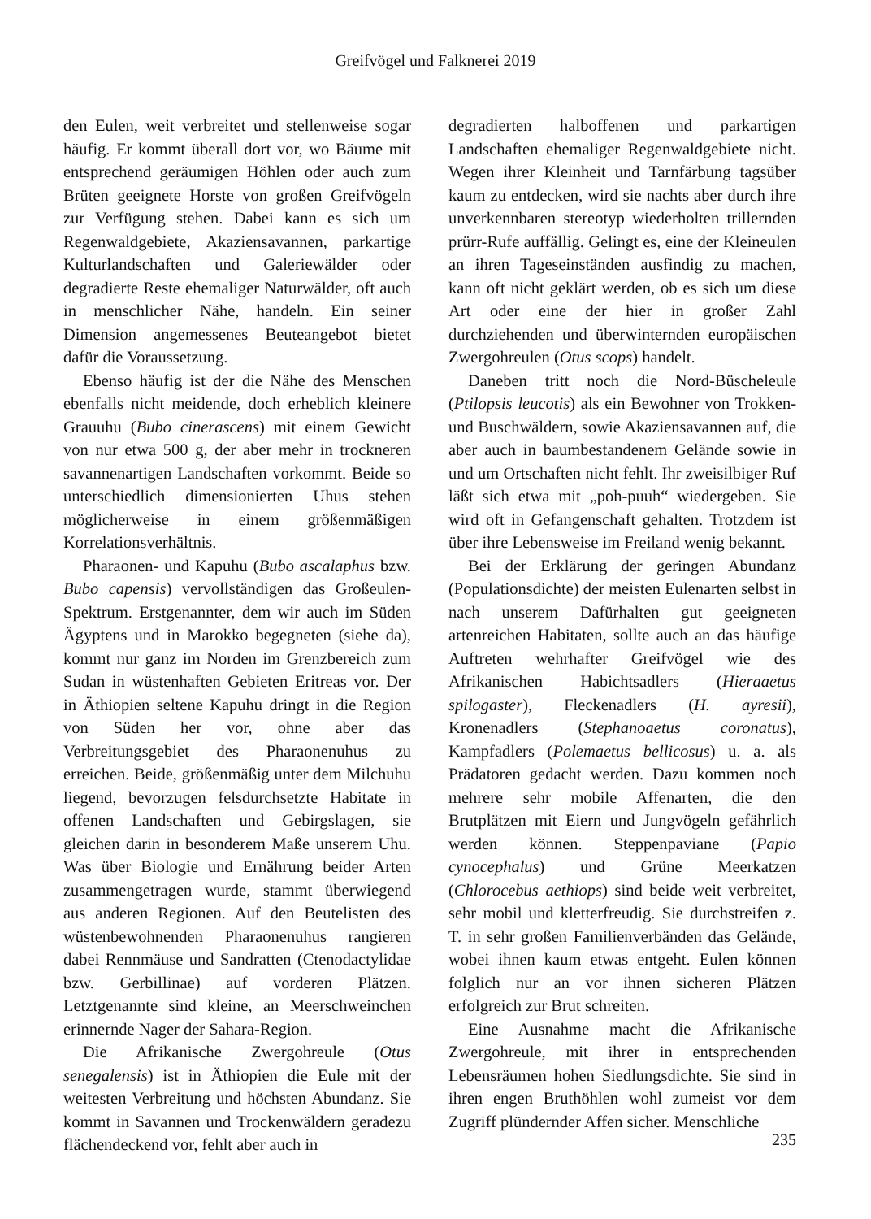Greifvögel und Falknerei 2019
den Eulen, weit verbreitet und stellenweise sogar häufig. Er kommt überall dort vor, wo Bäume mit entsprechend geräumigen Höhlen oder auch zum Brüten geeignete Horste von großen Greifvögeln zur Verfügung stehen. Dabei kann es sich um Regenwaldgebiete, Akaziensavannen, parkartige Kulturlandschaften und Galeriewälder oder degradierte Reste ehemaliger Naturwälder, oft auch in menschlicher Nähe, handeln. Ein seiner Dimension angemessenes Beuteangebot bietet dafür die Voraussetzung.
Ebenso häufig ist der die Nähe des Menschen ebenfalls nicht meidende, doch erheblich kleinere Grauuhu (Bubo cinerascens) mit einem Gewicht von nur etwa 500 g, der aber mehr in trockneren savannenartigen Landschaften vorkommt. Beide so unterschiedlich dimensionierten Uhus stehen möglicherweise in einem größenmäßigen Korrelationsverhältnis.
Pharaonen- und Kapuhu (Bubo ascalaphus bzw. Bubo capensis) vervollständigen das Großeulen-Spektrum. Erstgenannter, dem wir auch im Süden Ägyptens und in Marokko begegneten (siehe da), kommt nur ganz im Norden im Grenzbereich zum Sudan in wüstenhaften Gebieten Eritreas vor. Der in Äthiopien seltene Kapuhu dringt in die Region von Süden her vor, ohne aber das Verbreitungsgebiet des Pharaonenuhus zu erreichen. Beide, größenmäßig unter dem Milchuhu liegend, bevorzugen felsdurchsetzte Habitate in offenen Landschaften und Gebirgslagen, sie gleichen darin in besonderem Maße unserem Uhu. Was über Biologie und Ernährung beider Arten zusammengetragen wurde, stammt überwiegend aus anderen Regionen. Auf den Beutelisten des wüstenbewohnenden Pharaonenuhus rangieren dabei Rennmäuse und Sandratten (Ctenodactylidae bzw. Gerbillinae) auf vorderen Plätzen. Letztgenannte sind kleine, an Meerschweinchen erinnernde Nager der Sahara-Region.
Die Afrikanische Zwergohreule (Otus senegalensis) ist in Äthiopien die Eule mit der weitesten Verbreitung und höchsten Abundanz. Sie kommt in Savannen und Trockenwäldern geradezu flächendeckend vor, fehlt aber auch in
degradierten halboffenen und parkartigen Landschaften ehemaliger Regenwaldgebiete nicht. Wegen ihrer Kleinheit und Tarnfärbung tagsüber kaum zu entdecken, wird sie nachts aber durch ihre unverkennbaren stereotyp wiederholten trillernden prürr-Rufe auffällig. Gelingt es, eine der Kleineulen an ihren Tageseinständen ausfindig zu machen, kann oft nicht geklärt werden, ob es sich um diese Art oder eine der hier in großer Zahl durchziehenden und überwinternden europäischen Zwergohreulen (Otus scops) handelt.
Daneben tritt noch die Nord-Büscheleule (Ptilopsis leucotis) als ein Bewohner von Trokken- und Buschwäldern, sowie Akaziensavannen auf, die aber auch in baumbestandenem Gelände sowie in und um Ortschaften nicht fehlt. Ihr zweisilbiger Ruf läßt sich etwa mit „poh-puuh“ wiedergeben. Sie wird oft in Gefangenschaft gehalten. Trotzdem ist über ihre Lebensweise im Freiland wenig bekannt.
Bei der Erklärung der geringen Abundanz (Populationsdichte) der meisten Eulenarten selbst in nach unserem Dafürhalten gut geeigneten artenreichen Habitaten, sollte auch an das häufige Auftreten wehrhafter Greifvögel wie des Afrikanischen Habichtsadlers (Hieraaetus spilogaster), Fleckenadlers (H. ayresii), Kronenadlers (Stephanoaetus coronatus), Kampfadlers (Polemaetus bellicosus) u. a. als Prädatoren gedacht werden. Dazu kommen noch mehrere sehr mobile Affenarten, die den Brutplätzen mit Eiern und Jungvögeln gefährlich werden können. Steppenpaviane (Papio cynocephalus) und Grüne Meerkatzen (Chlorocebus aethiops) sind beide weit verbreitet, sehr mobil und kletterfreudig. Sie durchstreifen z. T. in sehr großen Familienverbänden das Gelände, wobei ihnen kaum etwas entgeht. Eulen können folglich nur an vor ihnen sicheren Plätzen erfolgreich zur Brut schreiten.
Eine Ausnahme macht die Afrikanische Zwergohreule, mit ihrer in entsprechenden Lebensräumen hohen Siedlungsdichte. Sie sind in ihren engen Bruthöhlen wohl zumeist vor dem Zugriff plündernder Affen sicher. Menschliche
235